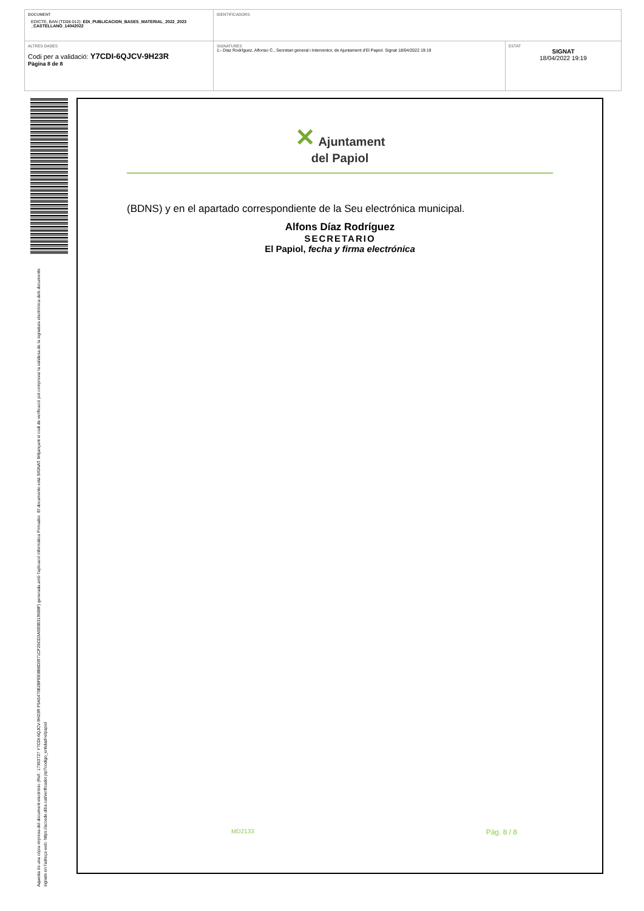| DOCUMENT EDICTE, BAN (TD08-012): EDI_PUBLICACION_BASES_MATERIAL_2022_2023 _CASTELLANO_14042022 | IDENTIFICADORS | |
| ALTRES DADES Codi per a validació: Y7CDI-6QJCV-9H23R Pàgina 8 de 8 | SIGNATURES 1.- Diaz Rodríguez, Alfonso C., Secretari general i Interventor, de Ajuntament d'El Papiol. Signat 18/04/2022 19:19 | ESTAT SIGNAT 18/04/2022 19:19 |
Aquesta és una còpia impresa del document electrònic (Ref.: 17363727 Y7CDI-6QJCV-9H23R F5A5470B2BFEE8B8D3971CF26CD3A983B319688F) generada amb l'aplicació informàtica Firmadoc. El documento está SIGNAT. Mitjançant el codi de verificació pot comprovar la validesa de la signatura electrònica dels documents signats en l'adreça web: https://accede.diba.cat/verificador.jsp?codigo_entidad=elpapiol
✕ Ajuntament
del Papiol
(BDNS) y en el apartado correspondiente de la Seu electrónica municipal.
Alfons Díaz Rodríguez
SECRETARIO
El Papiol, fecha y firma electrónica
MD2133 Pàg. 8 / 8